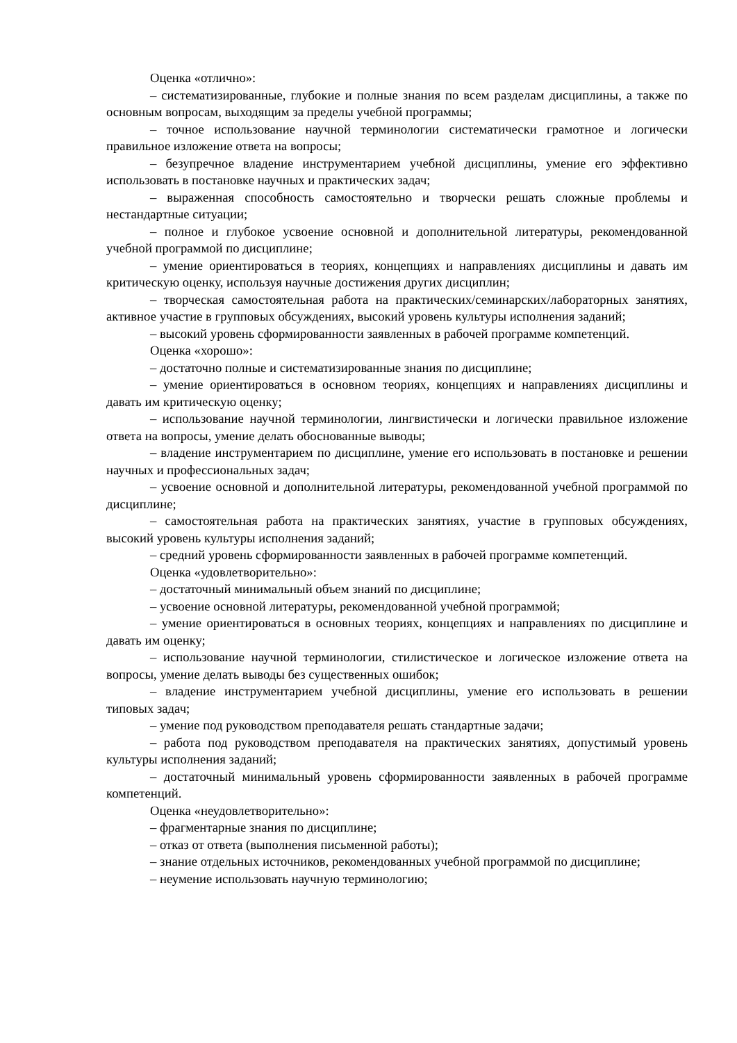Оценка «отлично»:
– систематизированные, глубокие и полные знания по всем разделам дисциплины, а также по основным вопросам, выходящим за пределы учебной программы;
– точное использование научной терминологии систематически грамотное и логически правильное изложение ответа на вопросы;
– безупречное владение инструментарием учебной дисциплины, умение его эффективно использовать в постановке научных и практических задач;
– выраженная способность самостоятельно и творчески решать сложные проблемы и нестандартные ситуации;
– полное и глубокое усвоение основной и дополнительной литературы, рекомендованной учебной программой по дисциплине;
– умение ориентироваться в теориях, концепциях и направлениях дисциплины и давать им критическую оценку, используя научные достижения других дисциплин;
– творческая самостоятельная работа на практических/семинарских/лабораторных занятиях, активное участие в групповых обсуждениях, высокий уровень культуры исполнения заданий;
– высокий уровень сформированности заявленных в рабочей программе компетенций.
Оценка «хорошо»:
– достаточно полные и систематизированные знания по дисциплине;
– умение ориентироваться в основном теориях, концепциях и направлениях дисциплины и давать им критическую оценку;
– использование научной терминологии, лингвистически и логически правильное изложение ответа на вопросы, умение делать обоснованные выводы;
– владение инструментарием по дисциплине, умение его использовать в постановке и решении научных и профессиональных задач;
– усвоение основной и дополнительной литературы, рекомендованной учебной программой по дисциплине;
– самостоятельная работа на практических занятиях, участие в групповых обсуждениях, высокий уровень культуры исполнения заданий;
– средний уровень сформированности заявленных в рабочей программе компетенций.
Оценка «удовлетворительно»:
– достаточный минимальный объем знаний по дисциплине;
– усвоение основной литературы, рекомендованной учебной программой;
– умение ориентироваться в основных теориях, концепциях и направлениях по дисциплине и давать им оценку;
– использование научной терминологии, стилистическое и логическое изложение ответа на вопросы, умение делать выводы без существенных ошибок;
– владение инструментарием учебной дисциплины, умение его использовать в решении типовых задач;
– умение под руководством преподавателя решать стандартные задачи;
– работа под руководством преподавателя на практических занятиях, допустимый уровень культуры исполнения заданий;
– достаточный минимальный уровень сформированности заявленных в рабочей программе компетенций.
Оценка «неудовлетворительно»:
– фрагментарные знания по дисциплине;
– отказ от ответа (выполнения письменной работы);
– знание отдельных источников, рекомендованных учебной программой по дисциплине;
– неумение использовать научную терминологию;